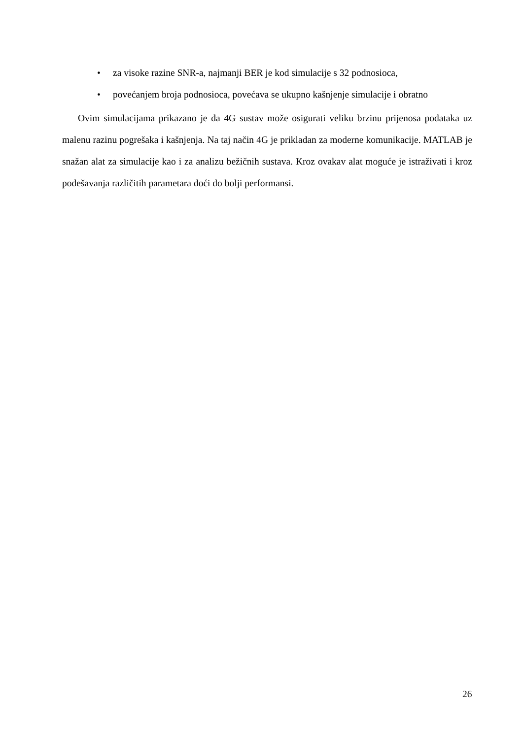• za visoke razine SNR-a, najmanji BER je kod simulacije s 32 podnosioca,
• povećanjem broja podnosioca, povećava se ukupno kašnjenje simulacije i obratno
Ovim simulacijama prikazano je da 4G sustav može osigurati veliku brzinu prijenosa podataka uz malenu razinu pogrešaka i kašnjenja. Na taj način 4G je prikladan za moderne komunikacije. MATLAB je snažan alat za simulacije kao i za analizu bežičnih sustava. Kroz ovakav alat moguće je istraživati i kroz podešavanja različitih parametara doći do bolji performansi.
26